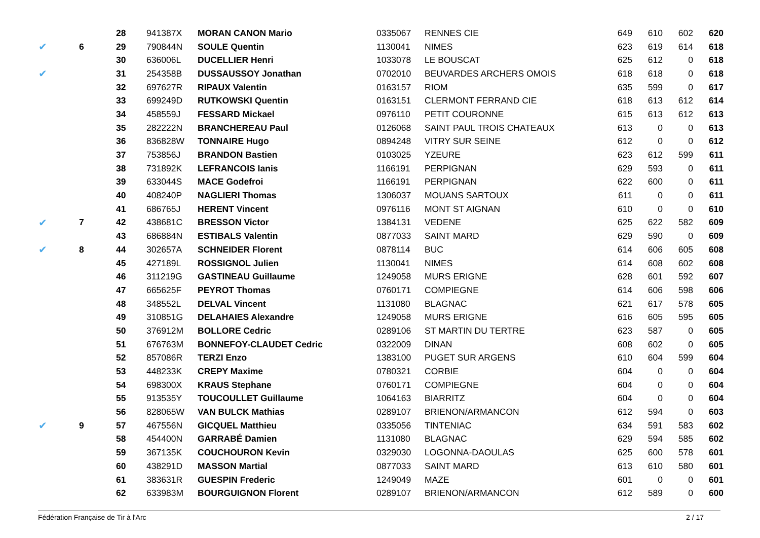| | | 28 | 941387X | MORAN CANON Mario | 0335067 | RENNES CIE | 649 | 610 | 602 | 620 |
| ✔ | 6 | 29 | 790844N | SOULE Quentin | 1130041 | NIMES | 623 | 619 | 614 | 618 |
| | | 30 | 636006L | DUCELLIER Henri | 1033078 | LE BOUSCAT | 625 | 612 | 0 | 618 |
| ✔ | | 31 | 254358B | DUSSAUSSOY Jonathan | 0702010 | BEUVARDES ARCHERS OMOIS | 618 | 618 | 0 | 618 |
| | | 32 | 697627R | RIPAUX Valentin | 0163157 | RIOM | 635 | 599 | 0 | 617 |
| | | 33 | 699249D | RUTKOWSKI Quentin | 0163151 | CLERMONT FERRAND CIE | 618 | 613 | 612 | 614 |
| | | 34 | 458559J | FESSARD Mickael | 0976110 | PETIT COURONNE | 615 | 613 | 612 | 613 |
| | | 35 | 282222N | BRANCHEREAU Paul | 0126068 | SAINT PAUL TROIS CHATEAUX | 613 | 0 | 0 | 613 |
| | | 36 | 836828W | TONNAIRE Hugo | 0894248 | VITRY SUR SEINE | 612 | 0 | 0 | 612 |
| | | 37 | 753856J | BRANDON Bastien | 0103025 | YZEURE | 623 | 612 | 599 | 611 |
| | | 38 | 731892K | LEFRANCOIS Ianis | 1166191 | PERPIGNAN | 629 | 593 | 0 | 611 |
| | | 39 | 633044S | MACE Godefroi | 1166191 | PERPIGNAN | 622 | 600 | 0 | 611 |
| | | 40 | 408240P | NAGLIERI Thomas | 1306037 | MOUANS SARTOUX | 611 | 0 | 0 | 611 |
| | | 41 | 686765J | HERENT Vincent | 0976116 | MONT ST AIGNAN | 610 | 0 | 0 | 610 |
| ✔ | 7 | 42 | 438681C | BRESSON Victor | 1384131 | VEDENE | 625 | 622 | 582 | 609 |
| | | 43 | 686884N | ESTIBALS Valentin | 0877033 | SAINT MARD | 629 | 590 | 0 | 609 |
| ✔ | 8 | 44 | 302657A | SCHNEIDER Florent | 0878114 | BUC | 614 | 606 | 605 | 608 |
| | | 45 | 427189L | ROSSIGNOL Julien | 1130041 | NIMES | 614 | 608 | 602 | 608 |
| | | 46 | 311219G | GASTINEAU Guillaume | 1249058 | MURS ERIGNE | 628 | 601 | 592 | 607 |
| | | 47 | 665625F | PEYROT Thomas | 0760171 | COMPIEGNE | 614 | 606 | 598 | 606 |
| | | 48 | 348552L | DELVAL Vincent | 1131080 | BLAGNAC | 621 | 617 | 578 | 605 |
| | | 49 | 310851G | DELAHAIES Alexandre | 1249058 | MURS ERIGNE | 616 | 605 | 595 | 605 |
| | | 50 | 376912M | BOLLORE Cedric | 0289106 | ST MARTIN DU TERTRE | 623 | 587 | 0 | 605 |
| | | 51 | 676763M | BONNEFOY-CLAUDET Cedric | 0322009 | DINAN | 608 | 602 | 0 | 605 |
| | | 52 | 857086R | TERZI Enzo | 1383100 | PUGET SUR ARGENS | 610 | 604 | 599 | 604 |
| | | 53 | 448233K | CREPY Maxime | 0780321 | CORBIE | 604 | 0 | 0 | 604 |
| | | 54 | 698300X | KRAUS Stephane | 0760171 | COMPIEGNE | 604 | 0 | 0 | 604 |
| | | 55 | 913535Y | TOUCOULLET Guillaume | 1064163 | BIARRITZ | 604 | 0 | 0 | 604 |
| | | 56 | 828065W | VAN BULCK Mathias | 0289107 | BRIENON/ARMANCON | 612 | 594 | 0 | 603 |
| ✔ | 9 | 57 | 467556N | GICQUEL Matthieu | 0335056 | TINTENIAC | 634 | 591 | 583 | 602 |
| | | 58 | 454400N | GARRABÉ Damien | 1131080 | BLAGNAC | 629 | 594 | 585 | 602 |
| | | 59 | 367135K | COUCHOURON Kevin | 0329030 | LOGONNA-DAOULAS | 625 | 600 | 578 | 601 |
| | | 60 | 438291D | MASSON Martial | 0877033 | SAINT MARD | 613 | 610 | 580 | 601 |
| | | 61 | 383631R | GUESPIN Frederic | 1249049 | MAZE | 601 | 0 | 0 | 601 |
| | | 62 | 633983M | BOURGUIGNON Florent | 0289107 | BRIENON/ARMANCON | 612 | 589 | 0 | 600 |
Fédération Française de Tir à l'Arc 2 / 17